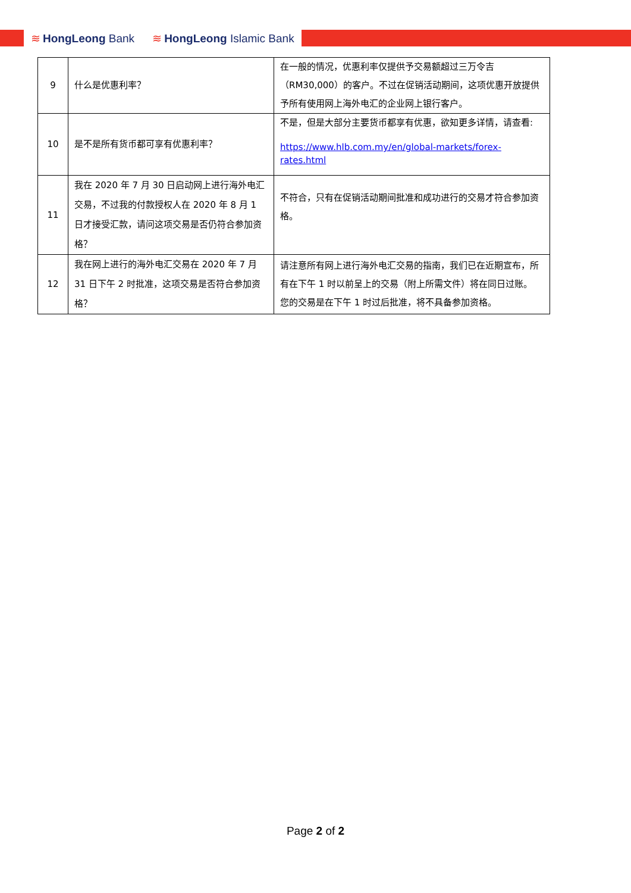≋ HongLeong Bank ≋ HongLeong Islamic Bank
| 9 | 什么是优惠利率？ | 在一般的情况，优惠利率仅提供予交易额超过三万令吉（RM30,000）的客户。不过在促销活动期间，这项优惠开放提供予所有使用网上海外电汇的企业网上银行客户。 |
| 10 | 是不是所有货币都可享有优惠利率？ | 不是，但是大部分主要货币都享有优惠，欲知更多详情，请查看: https://www.hlb.com.my/en/global-markets/forex-rates.html |
| 11 | 我在 2020 年 7 月 30 日启动网上进行海外电汇交易，不过我的付款授权人在 2020 年 8 月 1 日才接受汇款，请问这项交易是否仍符合参加资格？ | 不符合，只有在促销活动期间批准和成功进行的交易才符合参加资格。 |
| 12 | 我在网上进行的海外电汇交易在 2020 年 7 月 31 日下午 2 时批准，这项交易是否符合参加资格？ | 请注意所有网上进行海外电汇交易的指南，我们已在近期宣布，所有在下午 1 时以前呈上的交易（附上所需文件）将在同日过账。 您的交易是在下午 1 时过后批准，将不具备参加资格。 |
Page 2 of 2